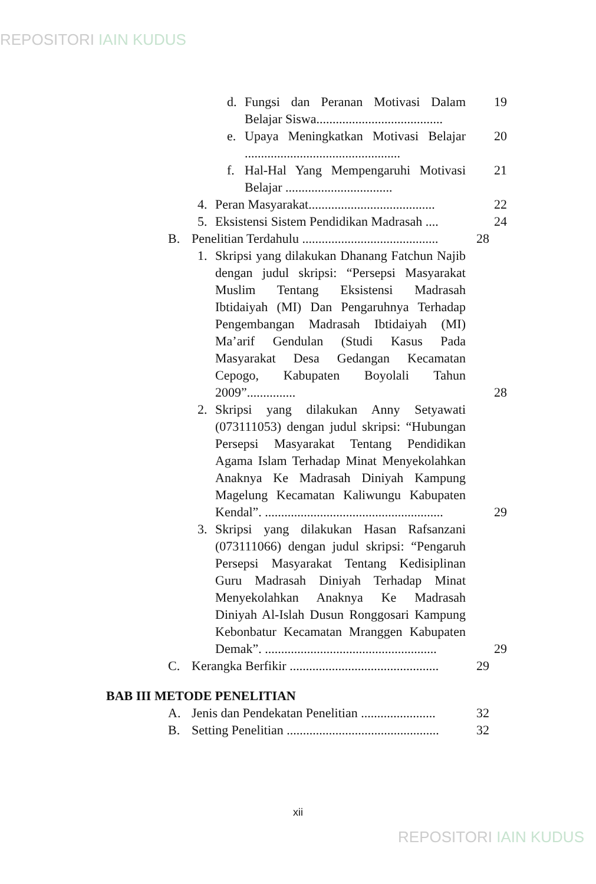REPOSITORI IAIN KUDUS
d. Fungsi dan Peranan Motivasi Dalam Belajar Siswa.......................................
19
e. Upaya Meningkatkan Motivasi Belajar ................................................
20
f. Hal-Hal Yang Mempengaruhi Motivasi Belajar .................................
21
4. Peran Masyarakat.......................................
22
5. Eksistensi Sistem Pendidikan Madrasah ....
24
B. Penelitian Terdahulu ..........................................
28
1. Skripsi yang dilakukan Dhanang Fatchun Najib dengan judul skripsi: “Persepsi Masyarakat Muslim Tentang Eksistensi Madrasah Ibtidaiyah (MI) Dan Pengaruhnya Terhadap Pengembangan Madrasah Ibtidaiyah (MI) Ma’arif Gendulan (Studi Kasus Pada Masyarakat Desa Gedangan Kecamatan Cepogo, Kabupaten Boyolali Tahun 2009”...............
28
2. Skripsi yang dilakukan Anny Setyawati (073111053) dengan judul skripsi: “Hubungan Persepsi Masyarakat Tentang Pendidikan Agama Islam Terhadap Minat Menyekolahkan Anaknya Ke Madrasah Diniyah Kampung Magelung Kecamatan Kaliwungu Kabupaten Kendal”. .......................................................
29
3. Skripsi yang dilakukan Hasan Rafsanzani (073111066) dengan judul skripsi: “Pengaruh Persepsi Masyarakat Tentang Kedisiplinan Guru Madrasah Diniyah Terhadap Minat Menyekolahkan Anaknya Ke Madrasah Diniyah Al-Islah Dusun Ronggosari Kampung Kebonbatur Kecamatan Mranggen Kabupaten Demak”. .....................................................
29
C. Kerangka Berfikir ..............................................
29
BAB III METODE PENELITIAN
A. Jenis dan Pendekatan Penelitian .......................
32
B. Setting Penelitian ...............................................
32
xii
REPOSITORI IAIN KUDUS